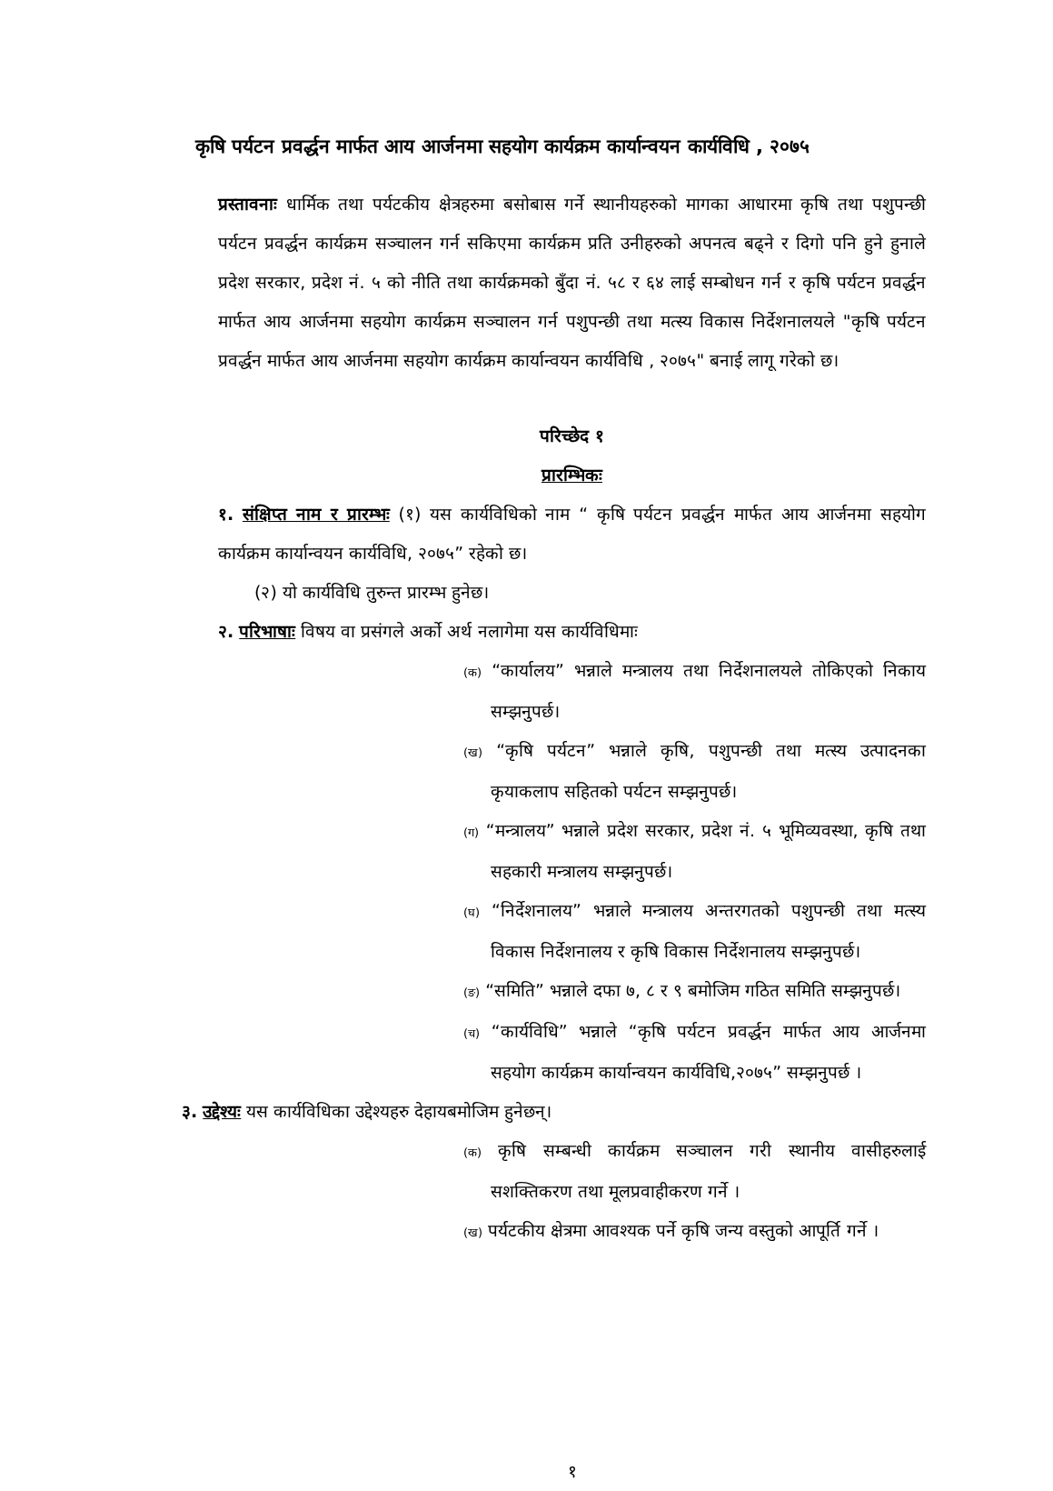कृषि पर्यटन प्रवर्द्धन मार्फत आय आर्जनमा सहयोग कार्यक्रम कार्यान्वयन कार्यविधि , २०७५
प्रस्तावनाः धार्मिक तथा पर्यटकीय क्षेत्रहरुमा बसोबास गर्ने स्थानीयहरुको मागका आधारमा कृषि तथा पशुपन्छी पर्यटन प्रवर्द्धन कार्यक्रम सञ्चालन गर्न सकिएमा कार्यक्रम प्रति उनीहरुको अपनत्व बढ्ने र दिगो पनि हुने हुनाले प्रदेश सरकार, प्रदेश नं. ५ को नीति तथा कार्यक्रमको बुँदा नं. ५८ र ६४ लाई सम्बोधन गर्न र कृषि पर्यटन प्रवर्द्धन मार्फत आय आर्जनमा सहयोग कार्यक्रम सञ्चालन गर्न पशुपन्छी तथा मत्स्य विकास निर्देशनालयले "कृषि पर्यटन प्रवर्द्धन मार्फत आय आर्जनमा सहयोग कार्यक्रम कार्यान्वयन कार्यविधि , २०७५" बनाई लागू गरेको छ।
परिच्छेद १
प्रारम्भिकः
१. संक्षिप्त नाम र प्रारम्भः (१) यस कार्यविधिको नाम “ कृषि पर्यटन प्रवर्द्धन मार्फत आय आर्जनमा सहयोग कार्यक्रम कार्यान्वयन कार्यविधि, २०७५” रहेको छ।
(२) यो कार्यविधि तुरुन्त प्रारम्भ हुनेछ।
२. परिभाषाः विषय वा प्रसंगले अर्को अर्थ नलागेमा यस कार्यविधिमाः
(क) “कार्यालय” भन्नाले मन्त्रालय तथा निर्देशनालयले तोकिएको निकाय सम्झनुपर्छ।
(ख) “कृषि पर्यटन” भन्नाले कृषि, पशुपन्छी तथा मत्स्य उत्पादनका कृयाकलाप सहितको पर्यटन सम्झनुपर्छ।
(ग) “मन्त्रालय” भन्नाले प्रदेश सरकार, प्रदेश नं. ५ भूमिव्यवस्था, कृषि तथा सहकारी मन्त्रालय सम्झनुपर्छ।
(घ) “निर्देशनालय” भन्नाले मन्त्रालय अन्तरगतको पशुपन्छी तथा मत्स्य विकास निर्देशनालय र कृषि विकास निर्देशनालय सम्झनुपर्छ।
(ङ) “समिति” भन्नाले दफा ७, ८ र ९ बमोजिम गठित समिति सम्झनुपर्छ।
(च) “कार्यविधि” भन्नाले “कृषि पर्यटन प्रवर्द्धन मार्फत आय आर्जनमा सहयोग कार्यक्रम कार्यान्वयन कार्यविधि,२०७५” सम्झनुपर्छ ।
३. उद्देश्यः यस कार्यविधिका उद्देश्यहरु देहायबमोजिम हुनेछन्।
(क) कृषि सम्बन्धी कार्यक्रम सञ्चालन गरी स्थानीय वासीहरुलाई सशक्तिकरण तथा मूलप्रवाहीकरण गर्ने ।
(ख) पर्यटकीय क्षेत्रमा आवश्यक पर्ने कृषि जन्य वस्तुको आपूर्ति गर्ने ।
१